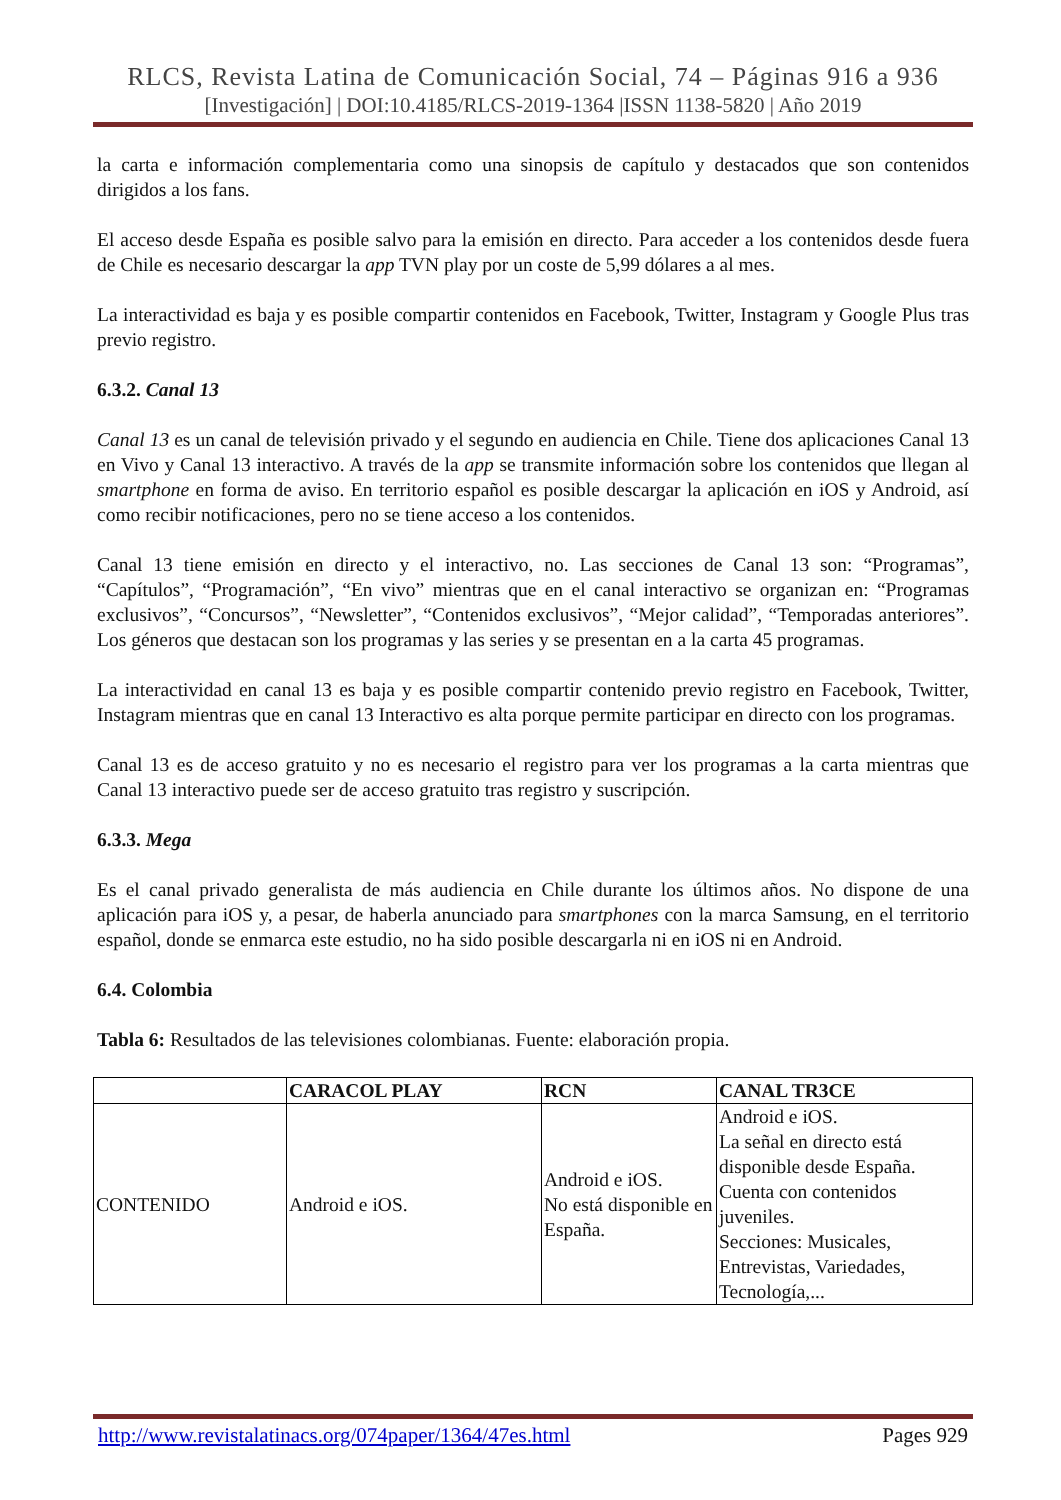RLCS, Revista Latina de Comunicación Social, 74 – Páginas 916 a 936
[Investigación] | DOI:10.4185/RLCS-2019-1364 |ISSN 1138-5820 | Año 2019
la carta e información complementaria como una sinopsis de capítulo y destacados que son contenidos dirigidos a los fans.
El acceso desde España es posible salvo para la emisión en directo. Para acceder a los contenidos desde fuera de Chile es necesario descargar la app TVN play por un coste de 5,99 dólares a al mes.
La interactividad es baja y es posible compartir contenidos en Facebook, Twitter, Instagram y Google Plus tras previo registro.
6.3.2. Canal 13
Canal 13 es un canal de televisión privado y el segundo en audiencia en Chile. Tiene dos aplicaciones Canal 13 en Vivo y Canal 13 interactivo. A través de la app se transmite información sobre los contenidos que llegan al smartphone en forma de aviso. En territorio español es posible descargar la aplicación en iOS y Android, así como recibir notificaciones, pero no se tiene acceso a los contenidos.
Canal 13 tiene emisión en directo y el interactivo, no. Las secciones de Canal 13 son: “Programas”, “Capítulos”, “Programación”, “En vivo” mientras que en el canal interactivo se organizan en: “Programas exclusivos”, “Concursos”, “Newsletter”, “Contenidos exclusivos”, “Mejor calidad”, “Temporadas anteriores”. Los géneros que destacan son los programas y las series y se presentan en a la carta 45 programas.
La interactividad en canal 13 es baja y es posible compartir contenido previo registro en Facebook, Twitter, Instagram mientras que en canal 13 Interactivo es alta porque permite participar en directo con los programas.
Canal 13 es de acceso gratuito y no es necesario el registro para ver los programas a la carta mientras que Canal 13 interactivo puede ser de acceso gratuito tras registro y suscripción.
6.3.3. Mega
Es el canal privado generalista de más audiencia en Chile durante los últimos años. No dispone de una aplicación para iOS y, a pesar, de haberla anunciado para smartphones con la marca Samsung, en el territorio español, donde se enmarca este estudio, no ha sido posible descargarla ni en iOS ni en Android.
6.4. Colombia
Tabla 6: Resultados de las televisiones colombianas. Fuente: elaboración propia.
| | CARACOL PLAY | RCN | CANAL TR3CE |
| --- | --- | --- | --- |
| CONTENIDO | Android e iOS. | Android e iOS. No está disponible en España. | Android e iOS. La señal en directo está disponible desde España. Cuenta con contenidos juveniles. Secciones: Musicales, Entrevistas, Variedades, Tecnología,... |
http://www.revistalatinacs.org/074paper/1364/47es.html Pages 929